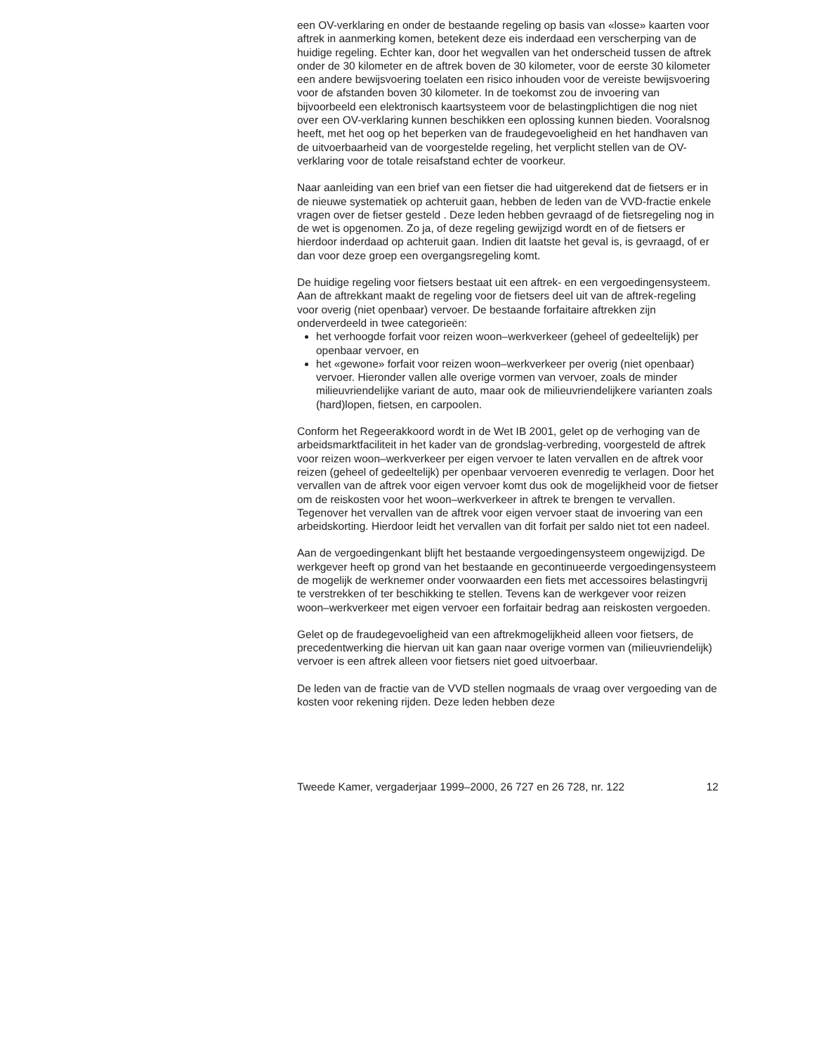een OV-verklaring en onder de bestaande regeling op basis van «losse» kaarten voor aftrek in aanmerking komen, betekent deze eis inderdaad een verscherping van de huidige regeling. Echter kan, door het wegvallen van het onderscheid tussen de aftrek onder de 30 kilometer en de aftrek boven de 30 kilometer, voor de eerste 30 kilometer een andere bewijsvoering toelaten een risico inhouden voor de vereiste bewijsvoering voor de afstanden boven 30 kilometer. In de toekomst zou de invoering van bijvoorbeeld een elektronisch kaartsysteem voor de belastingplichtigen die nog niet over een OV-verklaring kunnen beschikken een oplossing kunnen bieden. Vooralsnog heeft, met het oog op het beperken van de fraudegevoeligheid en het handhaven van de uitvoerbaarheid van de voorgestelde regeling, het verplicht stellen van de OV-verklaring voor de totale reisafstand echter de voorkeur.
Naar aanleiding van een brief van een fietser die had uitgerekend dat de fietsers er in de nieuwe systematiek op achteruit gaan, hebben de leden van de VVD-fractie enkele vragen over de fietser gesteld . Deze leden hebben gevraagd of de fietsregeling nog in de wet is opgenomen. Zo ja, of deze regeling gewijzigd wordt en of de fietsers er hierdoor inderdaad op achteruit gaan. Indien dit laatste het geval is, is gevraagd, of er dan voor deze groep een overgangsregeling komt.
De huidige regeling voor fietsers bestaat uit een aftrek- en een vergoedingensysteem.
Aan de aftrekkant maakt de regeling voor de fietsers deel uit van de aftrek-regeling voor overig (niet openbaar) vervoer. De bestaande forfaitaire aftrekken zijn onderverdeeld in twee categorieën:
het verhoogde forfait voor reizen woon–werkverkeer (geheel of gedeeltelijk) per openbaar vervoer, en
het «gewone» forfait voor reizen woon–werkverkeer per overig (niet openbaar) vervoer. Hieronder vallen alle overige vormen van vervoer, zoals de minder milieuvriendelijke variant de auto, maar ook de milieuvriendelijkere varianten zoals (hard)lopen, fietsen, en carpoolen.
Conform het Regeerakkoord wordt in de Wet IB 2001, gelet op de verhoging van de arbeidsmarktfaciliteit in het kader van de grondslag-verbreding, voorgesteld de aftrek voor reizen woon–werkverkeer per eigen vervoer te laten vervallen en de aftrek voor reizen (geheel of gedeeltelijk) per openbaar vervoeren evenredig te verlagen. Door het vervallen van de aftrek voor eigen vervoer komt dus ook de mogelijkheid voor de fietser om de reiskosten voor het woon–werkverkeer in aftrek te brengen te vervallen. Tegenover het vervallen van de aftrek voor eigen vervoer staat de invoering van een arbeidskorting. Hierdoor leidt het vervallen van dit forfait per saldo niet tot een nadeel.
Aan de vergoedingenkant blijft het bestaande vergoedingensysteem ongewijzigd. De werkgever heeft op grond van het bestaande en gecontinueerde vergoedingensysteem de mogelijk de werknemer onder voorwaarden een fiets met accessoires belastingvrij te verstrekken of ter beschikking te stellen. Tevens kan de werkgever voor reizen woon–werkverkeer met eigen vervoer een forfaitair bedrag aan reiskosten vergoeden.
Gelet op de fraudegevoeligheid van een aftrekmogelijkheid alleen voor fietsers, de precedentwerking die hiervan uit kan gaan naar overige vormen van (milieuvriendelijk) vervoer is een aftrek alleen voor fietsers niet goed uitvoerbaar.
De leden van de fractie van de VVD stellen nogmaals de vraag over vergoeding van de kosten voor rekening rijden. Deze leden hebben deze
Tweede Kamer, vergaderjaar 1999–2000, 26 727 en 26 728, nr. 122 12